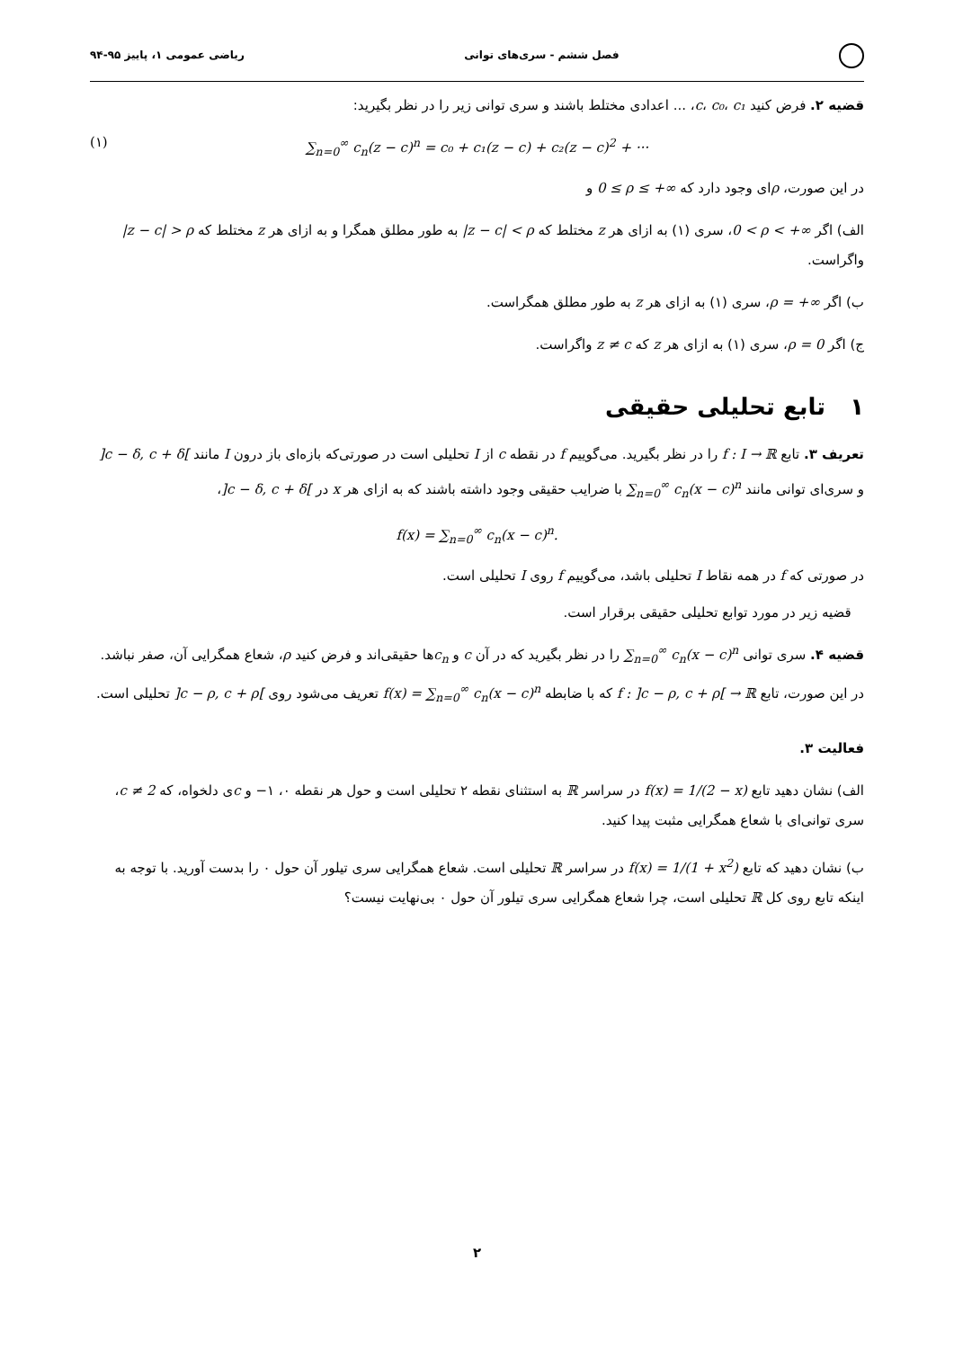فصل ششم - سری‌های توانی ریاضی عمومی ۱، پاییز ۹۵-۹۴
قضیه ۲. فرض کنید c، c₀، c₁، ... اعدادی مختلط باشند و سری توانی زیر را در نظر بگیرید:
(۱) ∑<sub>n=0</sub><sup>∞</sup> c<sub>n</sub>(z − c)<sup>n</sup> = c₀ + c₁(z − c) + c₂(z − c)<sup>2</sup> + ···
در این صورت، ρای وجود دارد که 0 ≤ ρ ≤ +∞ و
الف) اگر 0 < ρ < +∞، سری (۱) به ازای هر z مختلط که |z − c| < ρ به طور مطلق همگرا و به ازای هر z مختلط که |z − c| > ρ واگراست.
ب) اگر ρ = +∞، سری (۱) به ازای هر z به طور مطلق همگراست.
ج) اگر ρ = 0، سری (۱) به ازای هر z که z ≠ c واگراست.
۱ تابع تحلیلی حقیقی
تعریف ۳. تابع f : I → ℝ را در نظر بگیرید. می‌گوییم f در نقطه c از I تحلیلی است در صورتی‌که بازه‌ای باز درون I مانند ]c − δ, c + δ[ و سری‌ای توانی مانند ∑<sub>n=0</sub><sup>∞</sup> c<sub>n</sub>(x − c)<sup>n</sup> با ضرایب حقیقی وجود داشته باشند که به ازای هر x در ]c − δ, c + δ[،
f(x) = ∑<sub>n=0</sub><sup>∞</sup> c<sub>n</sub>(x − c)<sup>n</sup>.
در صورتی که f در همه نقاط I تحلیلی باشد، می‌گوییم f روی I تحلیلی است.
قضیه زیر در مورد توابع تحلیلی حقیقی برقرار است.
قضیه ۴. سری توانی ∑<sub>n=0</sub><sup>∞</sup> c<sub>n</sub>(x − c)<sup>n</sup> را در نظر بگیرید که در آن c و c<sub>n</sub>ها حقیقی‌اند و فرض کنید ρ، شعاع همگرایی آن، صفر نباشد. در این صورت، تابع f : ]c − ρ, c + ρ[ → ℝ که با ضابطه f(x) = ∑<sub>n=0</sub><sup>∞</sup> c<sub>n</sub>(x − c)<sup>n</sup> تعریف می‌شود روی ]c − ρ, c + ρ[ تحلیلی است.
فعالیت ۳.
الف) نشان دهید تابع f(x) = 1/(2 − x) در سراسر ℝ به استثنای نقطه ۲ تحلیلی است و حول هر نقطه ۰، ۱− و cی دلخواه، که c ≠ 2، سری توانی‌ای با شعاع همگرایی مثبت پیدا کنید.
ب) نشان دهید که تابع f(x) = 1/(1 + x<sup>2</sup>) در سراسر ℝ تحلیلی است. شعاع همگرایی سری تیلور آن حول ۰ را بدست آورید. با توجه به اینکه تابع روی کل ℝ تحلیلی است، چرا شعاع همگرایی سری تیلور آن حول ۰ بی‌نهایت نیست؟
۲